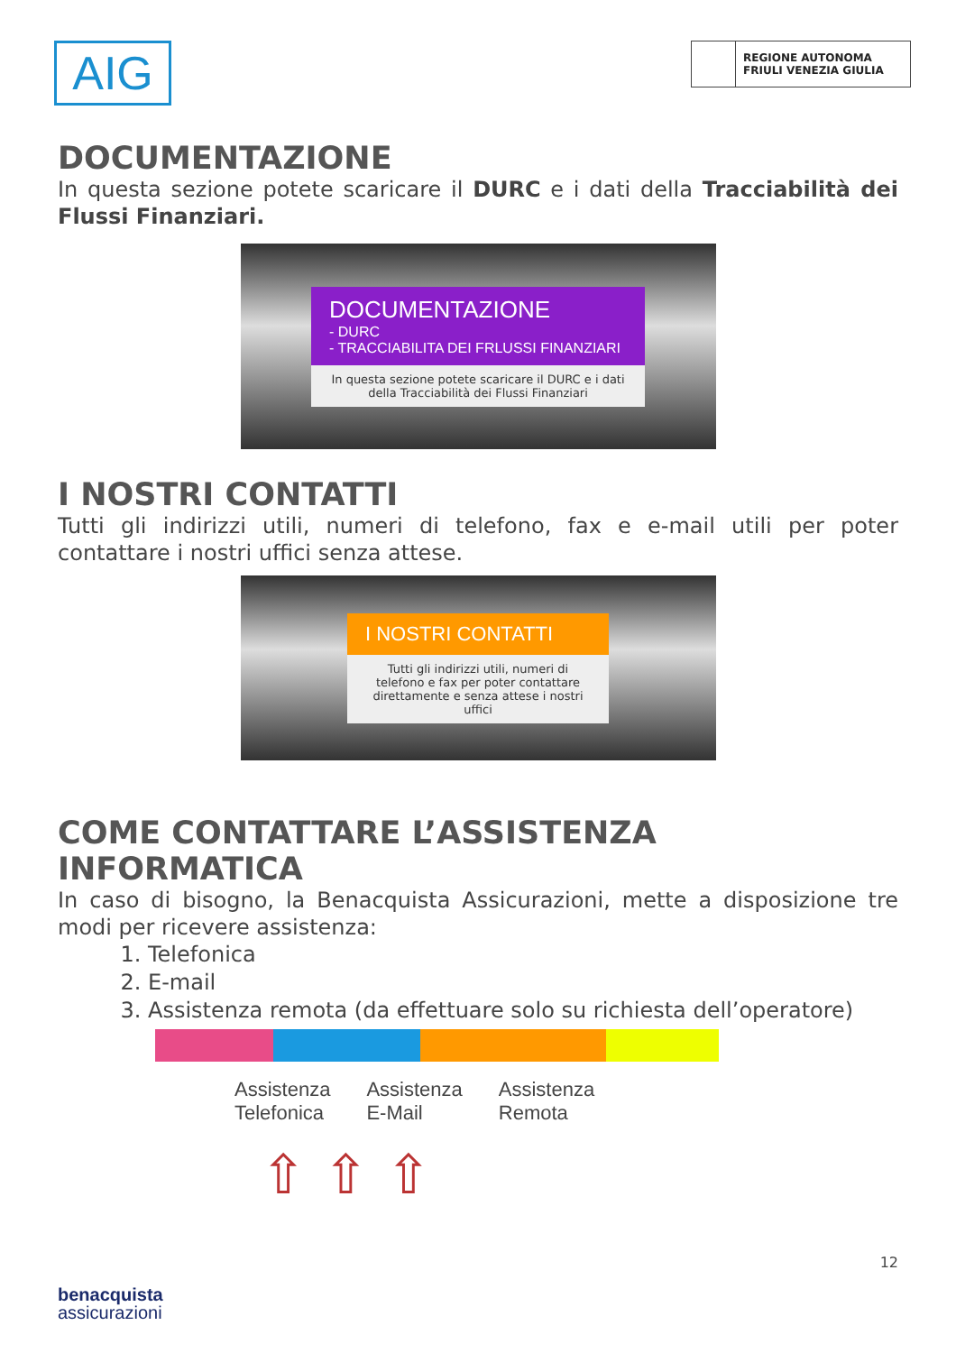AIG
REGIONE AUTONOMA
FRIULI VENEZIA GIULIA
DOCUMENTAZIONE
In questa sezione potete scaricare il DURC e i dati della Tracciabilità dei Flussi Finanziari.
DOCUMENTAZIONE
- DURC
- TRACCIABILITA DEI FRLUSSI FINANZIARI
In questa sezione potete scaricare il DURC e i dati della Tracciabilità dei Flussi Finanziari
I NOSTRI CONTATTI
Tutti gli indirizzi utili, numeri di telefono, fax e e-mail utili per poter contattare i nostri uffici senza attese.
I NOSTRI CONTATTI
Tutti gli indirizzi utili, numeri di telefono e fax per poter contattare direttamente e senza attese i nostri uffici
COME CONTATTARE L’ASSISTENZA INFORMATICA
In caso di bisogno, la Benacquista Assicurazioni, mette a disposizione tre modi per ricevere assistenza:
1. Telefonica
2. E-mail
3. Assistenza remota (da effettuare solo su richiesta dell’operatore)
Assistenza
Telefonica
Assistenza
E-Mail
Assistenza
Remota
⇧ ⇧ ⇧
12
benacquista
assicurazioni